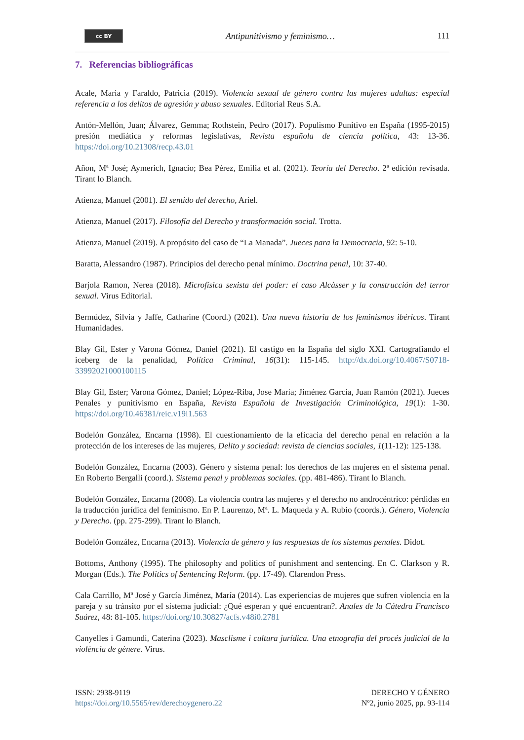cc BY
Antipunitivismo y feminismo… 111
7. Referencias bibliográficas
Acale, Maria y Faraldo, Patricia (2019). Violencia sexual de género contra las mujeres adultas: especial referencia a los delitos de agresión y abuso sexuales. Editorial Reus S.A.
Antón-Mellón, Juan; Álvarez, Gemma; Rothstein, Pedro (2017). Populismo Punitivo en España (1995-2015) presión mediática y reformas legislativas, Revista española de ciencia política, 43: 13-36. https://doi.org/10.21308/recp.43.01
Añon, Mª José; Aymerich, Ignacio; Bea Pérez, Emilia et al. (2021). Teoría del Derecho. 2ª edición revisada. Tirant lo Blanch.
Atienza, Manuel (2001). El sentido del derecho, Ariel.
Atienza, Manuel (2017). Filosofía del Derecho y transformación social. Trotta.
Atienza, Manuel (2019). A propósito del caso de “La Manada”. Jueces para la Democracia, 92: 5-10.
Baratta, Alessandro (1987). Principios del derecho penal mínimo. Doctrina penal, 10: 37-40.
Barjola Ramon, Nerea (2018). Microfísica sexista del poder: el caso Alcàsser y la construcción del terror sexual. Virus Editorial.
Bermúdez, Silvia y Jaffe, Catharine (Coord.) (2021). Una nueva historia de los feminismos ibéricos. Tirant Humanidades.
Blay Gil, Ester y Varona Gómez, Daniel (2021). El castigo en la España del siglo XXI. Cartografiando el iceberg de la penalidad, Política Criminal, 16(31): 115-145. http://dx.doi.org/10.4067/S0718-33992021000100115
Blay Gil, Ester; Varona Gómez, Daniel; López-Riba, Jose María; Jiménez García, Juan Ramón (2021). Jueces Penales y punitivismo en España, Revista Española de Investigación Criminológica, 19(1): 1-30. https://doi.org/10.46381/reic.v19i1.563
Bodelón González, Encarna (1998). El cuestionamiento de la eficacia del derecho penal en relación a la protección de los intereses de las mujeres, Delito y sociedad: revista de ciencias sociales, 1(11-12): 125-138.
Bodelón González, Encarna (2003). Género y sistema penal: los derechos de las mujeres en el sistema penal. En Roberto Bergalli (coord.). Sistema penal y problemas sociales. (pp. 481-486). Tirant lo Blanch.
Bodelón González, Encarna (2008). La violencia contra las mujeres y el derecho no androcéntrico: pérdidas en la traducción jurídica del feminismo. En P. Laurenzo, Mª. L. Maqueda y A. Rubio (coords.). Género, Violencia y Derecho. (pp. 275-299). Tirant lo Blanch.
Bodelón González, Encarna (2013). Violencia de género y las respuestas de los sistemas penales. Didot.
Bottoms, Anthony (1995). The philosophy and politics of punishment and sentencing. En C. Clarkson y R. Morgan (Eds.). The Politics of Sentencing Reform. (pp. 17-49). Clarendon Press.
Cala Carrillo, Mª José y García Jiménez, María (2014). Las experiencias de mujeres que sufren violencia en la pareja y su tránsito por el sistema judicial: ¿Qué esperan y qué encuentran?. Anales de la Cátedra Francisco Suárez, 48: 81-105. https://doi.org/10.30827/acfs.v48i0.2781
Canyelles i Gamundi, Caterina (2023). Masclisme i cultura jurídica. Una etnografia del procés judicial de la violència de gènere. Virus.
ISSN: 2938-9119
https://doi.org/10.5565/rev/derechoygenero.22
DERECHO Y GÉNERO
Nº2, junio 2025, pp. 93-114